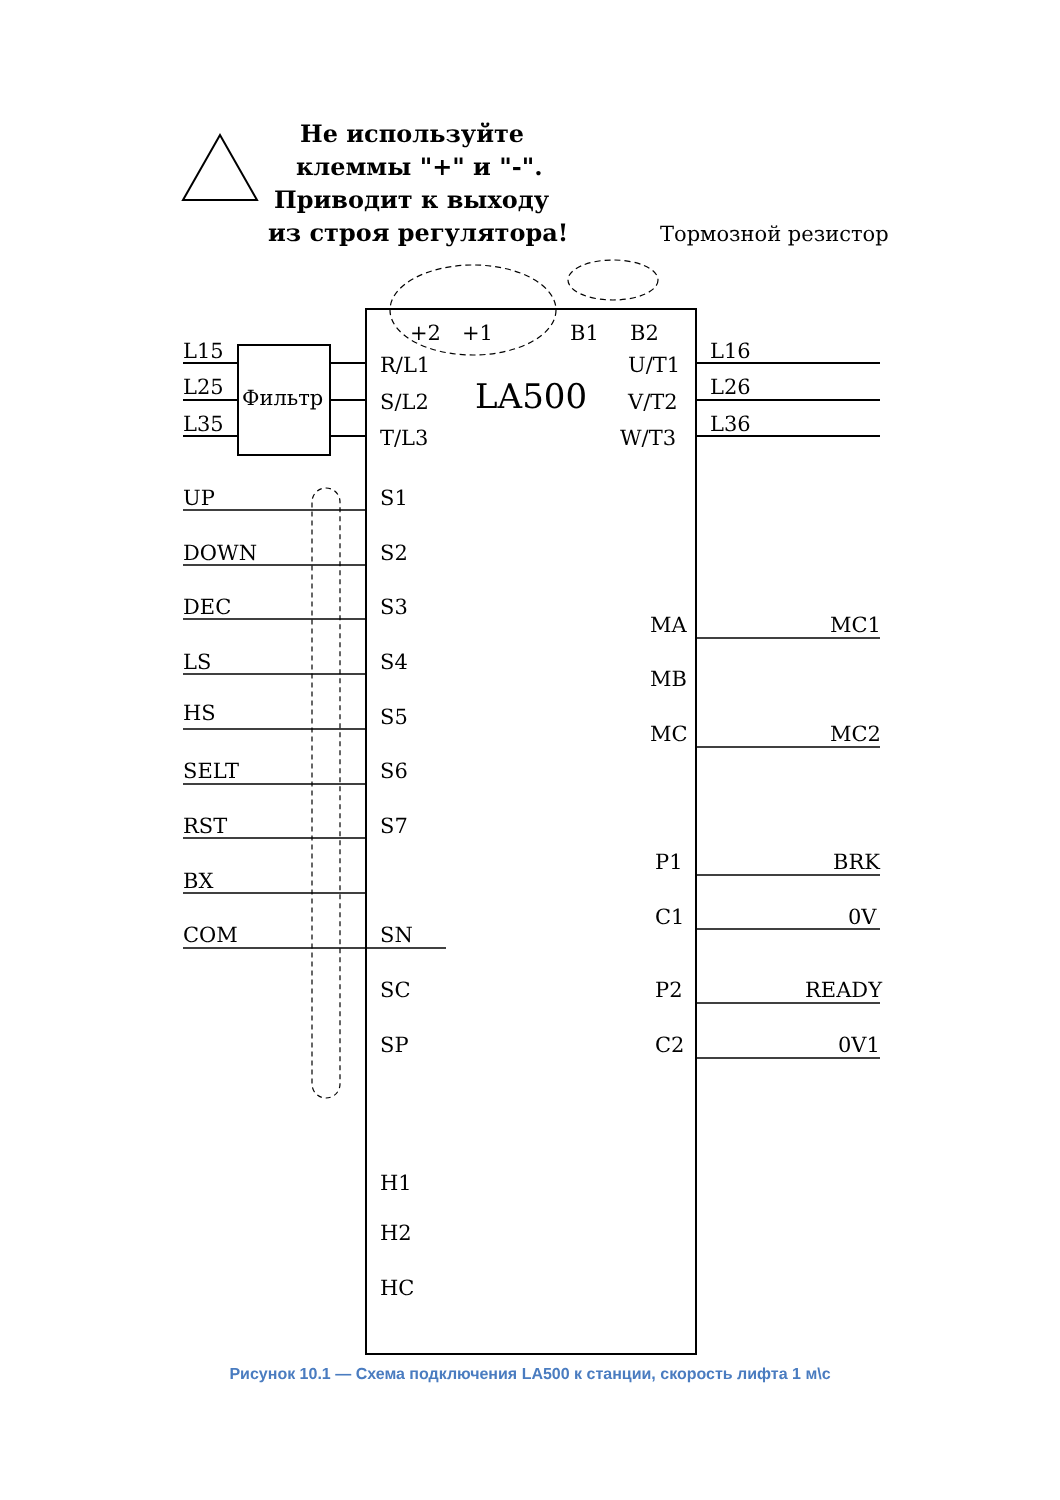Не используйте
клеммы "+" и "-".
Приводит к выходу
из строя регулятора!
Тормозной резистор
+2
+1
B1
B2
L15
L25
L35
Фильтр
R/L1
S/L2
T/L3
LA500
U/T1
V/T2
W/T3
L16
L26
L36
UP
DOWN
DEC
LS
HS
SELT
RST
BX
COM
S1
S2
S3
S4
S5
S6
S7
SN
SC
SP
H1
H2
HC
MA
MB
MC
MC1
MC2
P1
C1
P2
C2
BRK
0V
READY
0V1
Рисунок 10.1 — Схема подключения LA500 к станции, скорость лифта 1 м\с